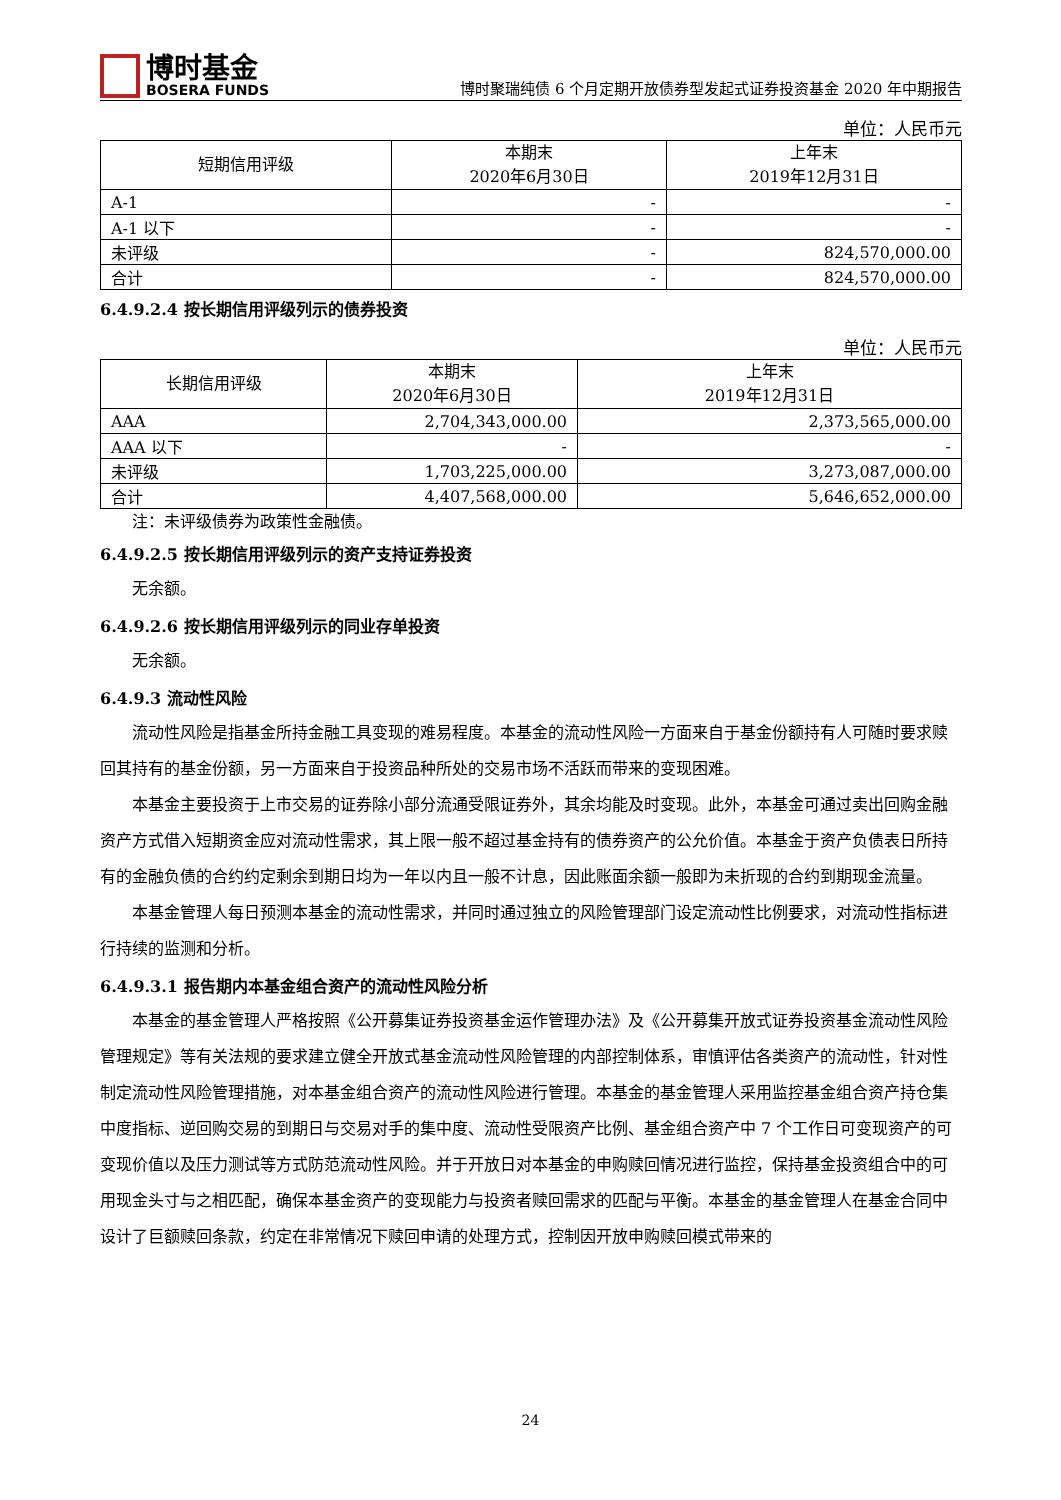博时基金
BOSERA FUNDS
博时聚瑞纯债 6 个月定期开放债券型发起式证券投资基金 2020 年中期报告
单位：人民币元
| 短期信用评级 | 本期末 2020年6月30日 | 上年末 2019年12月31日 |
| --- | --- | --- |
| A-1 | - | - |
| A-1 以下 | - | - |
| 未评级 | - | 824,570,000.00 |
| 合计 | - | 824,570,000.00 |
6.4.9.2.4 按长期信用评级列示的债券投资
单位：人民币元
| 长期信用评级 | 本期末 2020年6月30日 | 上年末 2019年12月31日 |
| --- | --- | --- |
| AAA | 2,704,343,000.00 | 2,373,565,000.00 |
| AAA 以下 | - | - |
| 未评级 | 1,703,225,000.00 | 3,273,087,000.00 |
| 合计 | 4,407,568,000.00 | 5,646,652,000.00 |
注：未评级债券为政策性金融债。
6.4.9.2.5 按长期信用评级列示的资产支持证券投资
无余额。
6.4.9.2.6 按长期信用评级列示的同业存单投资
无余额。
6.4.9.3 流动性风险
流动性风险是指基金所持金融工具变现的难易程度。本基金的流动性风险一方面来自于基金份额持有人可随时要求赎回其持有的基金份额，另一方面来自于投资品种所处的交易市场不活跃而带来的变现困难。
本基金主要投资于上市交易的证券除小部分流通受限证券外，其余均能及时变现。此外，本基金可通过卖出回购金融资产方式借入短期资金应对流动性需求，其上限一般不超过基金持有的债券资产的公允价值。本基金于资产负债表日所持有的金融负债的合约约定剩余到期日均为一年以内且一般不计息，因此账面余额一般即为未折现的合约到期现金流量。
本基金管理人每日预测本基金的流动性需求，并同时通过独立的风险管理部门设定流动性比例要求，对流动性指标进行持续的监测和分析。
6.4.9.3.1 报告期内本基金组合资产的流动性风险分析
本基金的基金管理人严格按照《公开募集证券投资基金运作管理办法》及《公开募集开放式证券投资基金流动性风险管理规定》等有关法规的要求建立健全开放式基金流动性风险管理的内部控制体系，审慎评估各类资产的流动性，针对性制定流动性风险管理措施，对本基金组合资产的流动性风险进行管理。本基金的基金管理人采用监控基金组合资产持仓集中度指标、逆回购交易的到期日与交易对手的集中度、流动性受限资产比例、基金组合资产中 7 个工作日可变现资产的可变现价值以及压力测试等方式防范流动性风险。并于开放日对本基金的申购赎回情况进行监控，保持基金投资组合中的可用现金头寸与之相匹配，确保本基金资产的变现能力与投资者赎回需求的匹配与平衡。本基金的基金管理人在基金合同中设计了巨额赎回条款，约定在非常情况下赎回申请的处理方式，控制因开放申购赎回模式带来的
24